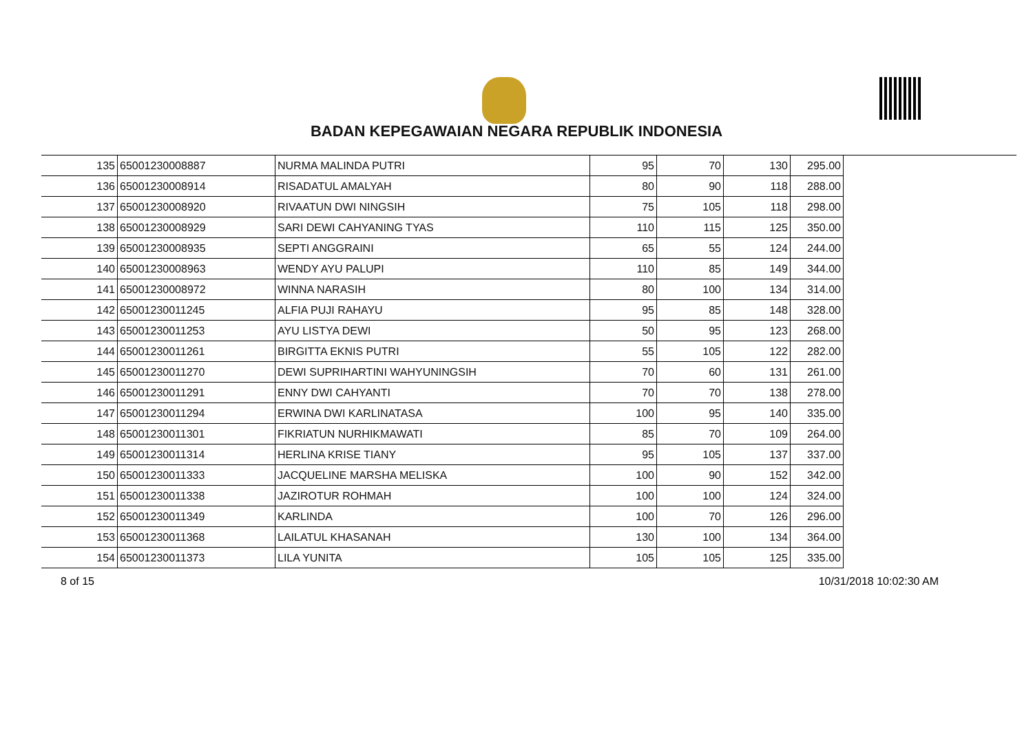BADAN KEPEGAWAIAN NEGARA REPUBLIK INDONESIA
| 135 | 65001230008887 | NURMA MALINDA PUTRI | 95 | 70 | 130 | 295.00 |
| 136 | 65001230008914 | RISADATUL AMALYAH | 80 | 90 | 118 | 288.00 |
| 137 | 65001230008920 | RIVAATUN DWI NINGSIH | 75 | 105 | 118 | 298.00 |
| 138 | 65001230008929 | SARI DEWI CAHYANING TYAS | 110 | 115 | 125 | 350.00 |
| 139 | 65001230008935 | SEPTI ANGGRAINI | 65 | 55 | 124 | 244.00 |
| 140 | 65001230008963 | WENDY AYU PALUPI | 110 | 85 | 149 | 344.00 |
| 141 | 65001230008972 | WINNA NARASIH | 80 | 100 | 134 | 314.00 |
| 142 | 65001230011245 | ALFIA PUJI RAHAYU | 95 | 85 | 148 | 328.00 |
| 143 | 65001230011253 | AYU LISTYA DEWI | 50 | 95 | 123 | 268.00 |
| 144 | 65001230011261 | BIRGITTA EKNIS PUTRI | 55 | 105 | 122 | 282.00 |
| 145 | 65001230011270 | DEWI SUPRIHARTINI WAHYUNINGSIH | 70 | 60 | 131 | 261.00 |
| 146 | 65001230011291 | ENNY DWI CAHYANTI | 70 | 70 | 138 | 278.00 |
| 147 | 65001230011294 | ERWINA DWI KARLINATASA | 100 | 95 | 140 | 335.00 |
| 148 | 65001230011301 | FIKRIATUN NURHIKMAWATI | 85 | 70 | 109 | 264.00 |
| 149 | 65001230011314 | HERLINA KRISE TIANY | 95 | 105 | 137 | 337.00 |
| 150 | 65001230011333 | JACQUELINE MARSHA MELISKA | 100 | 90 | 152 | 342.00 |
| 151 | 65001230011338 | JAZIROTUR ROHMAH | 100 | 100 | 124 | 324.00 |
| 152 | 65001230011349 | KARLINDA | 100 | 70 | 126 | 296.00 |
| 153 | 65001230011368 | LAILATUL KHASANAH | 130 | 100 | 134 | 364.00 |
| 154 | 65001230011373 | LILA YUNITA | 105 | 105 | 125 | 335.00 |
8 of 15 10/31/2018 10:02:30 AM